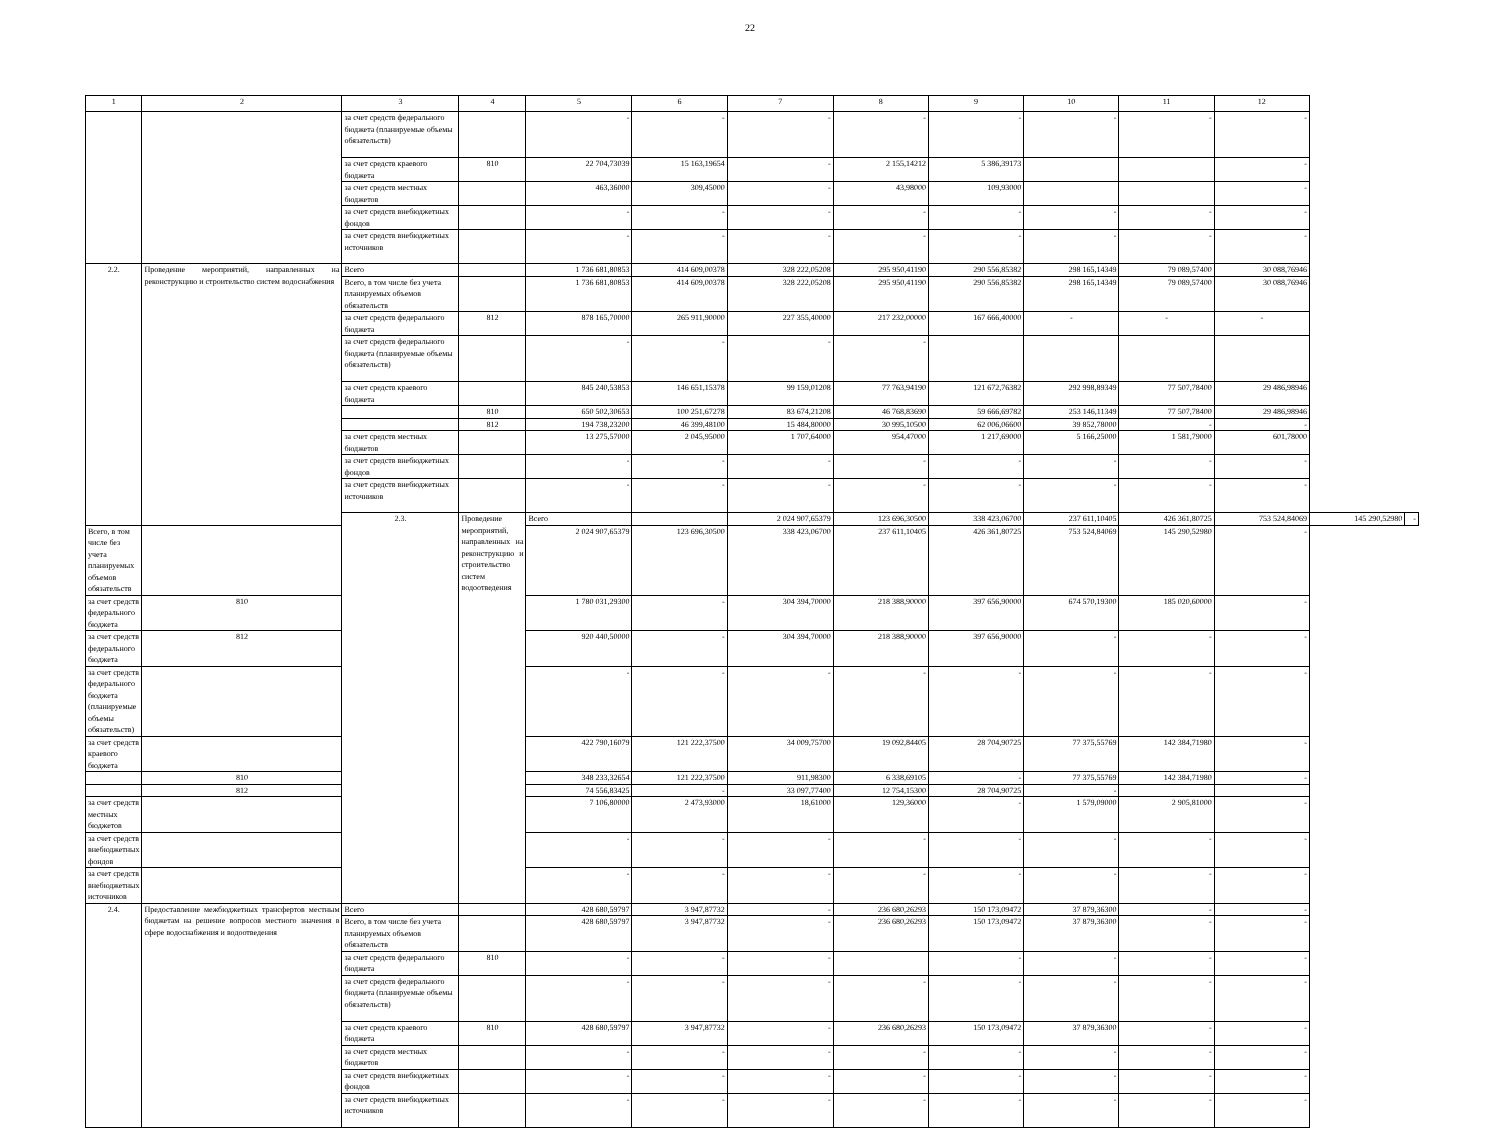22
| 1 | 2 | 3 | 4 | 5 | 6 | 7 | 8 | 9 | 10 | 11 | 12 | | |
| --- | --- | --- | --- | --- | --- | --- | --- | --- | --- | --- | --- | --- | --- |
| | | за счет средств федерального бюджета (планируемые объемы обязательств) | | - | - | - | - | - | - | - | - | | |
| | | за счет средств краевого бюджета | 810 | 22 704,73039 | 15 163,19654 | - | 2 155,14212 | 5 386,39173 | | | - | | |
| | | за счет средств местных бюджетов | | 463,36000 | 309,45000 | - | 43,98000 | 109,93000 | | | - | | |
| | | за счет средств внебюджетных фондов | | - | - | - | - | - | - | - | - | | |
| | | за счет средств внебюджетных источников | | - | - | - | - | - | - | - | - | | |
| 2.2. | Проведение мероприятий, направленных на реконструкцию и строительство систем водоснабжения | Всего | | 1 736 681,80853 | 414 609,00378 | 328 222,05208 | 295 950,41190 | 290 556,85382 | 298 165,14349 | 79 089,57400 | 30 088,76946 | | |
| | | Всего, в том числе без учета планируемых объемов обязательств | | 1 736 681,80853 | 414 609,00378 | 328 222,05208 | 295 950,41190 | 290 556,85382 | 298 165,14349 | 79 089,57400 | 30 088,76946 | | |
| | | за счет средств федерального бюджета | 812 | 878 165,70000 | 265 911,90000 | 227 355,40000 | 217 232,00000 | 167 666,40000 | - | - | - | | |
| | | за счет средств федерального бюджета (планируемые объемы обязательств) | | - | - | - | - | | | | | | |
| | | за счет средств краевого бюджета | | 845 240,53853 | 146 651,15378 | 99 159,01208 | 77 763,94190 | 121 672,76382 | 292 998,89349 | 77 507,78400 | 29 486,98946 | | |
| | | | 810 | 650 502,30653 | 100 251,67278 | 83 674,21208 | 46 768,83690 | 59 666,69782 | 253 146,11349 | 77 507,78400 | 29 486,98946 | | |
| | | | 812 | 194 738,23200 | 46 399,48100 | 15 484,80000 | 30 995,10500 | 62 006,06600 | 39 852,78000 | - | - | | |
| | | за счет средств местных бюджетов | | 13 275,57000 | 2 045,95000 | 1 707,64000 | 954,47000 | 1 217,69000 | 5 166,25000 | 1 581,79000 | 601,78000 | | |
| | | за счет средств внебюджетных фондов | | - | - | - | - | - | - | - | - | | |
| | | за счет средств внебюджетных источников | | - | - | - | - | - | - | - | - | | |
| | | 2.3. | Проведение мероприятий, направленных на реконструкцию и строительство систем водоотведения | Всего | | 2 024 907,65379 | 123 696,30500 | 338 423,06700 | 237 611,10405 | 426 361,80725 | 753 524,84069 | 145 290,52980 | - |
| Всего, в том числе без учета планируемых объемов обязательств | | | | 2 024 907,65379 | 123 696,30500 | 338 423,06700 | 237 611,10405 | 426 361,80725 | 753 524,84069 | 145 290,52980 | - | | |
| за счет средств федерального бюджета | 810 | | | 1 780 031,29300 | - | 304 394,70000 | 218 388,90000 | 397 656,90000 | 674 570,19300 | 185 020,60000 | - | | |
| за счет средств федерального бюджета | 812 | | | 920 440,50000 | - | 304 394,70000 | 218 388,90000 | 397 656,90000 | - | - | - | | |
| за счет средств федерального бюджета (планируемые объемы обязательств) | | | | - | - | - | - | - | - | - | - | | |
| за счет средств краевого бюджета | | | | 422 790,16079 | 121 222,37500 | 34 009,75700 | 19 092,84405 | 28 704,90725 | 77 375,55769 | 142 384,71980 | - | | |
| | 810 | | | 348 233,32654 | 121 222,37500 | 911,98300 | 6 338,69105 | - | 77 375,55769 | 142 384,71980 | - | | |
| | 812 | | | 74 556,83425 | - | 33 097,77400 | 12 754,15300 | 28 704,90725 | - | | | | |
| за счет средств местных бюджетов | | | | 7 106,80000 | 2 473,93000 | 18,61000 | 129,36000 | - | 1 579,09000 | 2 905,81000 | - | | |
| за счет средств внебюджетных фондов | | | | - | - | - | - | - | - | - | - | | |
| за счет средств внебюджетных источников | | | | - | - | - | - | - | - | - | - | | |
| 2.4. | Предоставление межбюджетных трансфертов местным бюджетам на решение вопросов местного значения в сфере водоснабжения и водоотведения | Всего | | 428 680,59797 | 3 947,87732 | - | 236 680,26293 | 150 173,09472 | 37 879,36300 | - | - | | |
| | | Всего, в том числе без учета планируемых объемов обязательств | | 428 680,59797 | 3 947,87732 | - | 236 680,26293 | 150 173,09472 | 37 879,36300 | - | - | | |
| | | за счет средств федерального бюджета | 810 | - | - | - | | - | - | - | - | | |
| | | за счет средств федерального бюджета (планируемые объемы обязательств) | | - | - | - | - | - | - | - | - | | |
| | | за счет средств краевого бюджета | 810 | 428 680,59797 | 3 947,87732 | - | 236 680,26293 | 150 173,09472 | 37 879,36300 | - | - | | |
| | | за счет средств местных бюджетов | | - | - | - | - | - | - | - | - | | |
| | | за счет средств внебюджетных фондов | | - | - | - | - | - | - | - | - | | |
| | | за счет средств внебюджетных источников | | - | - | - | - | - | - | - | - | | |